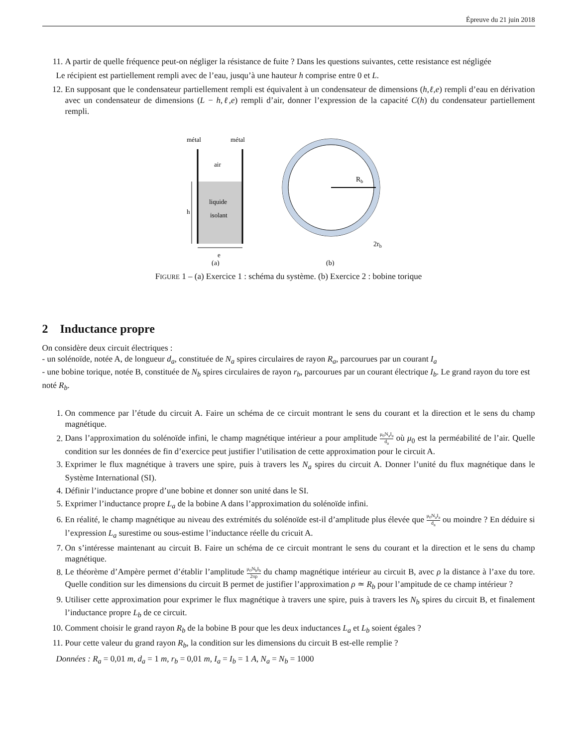Épreuve du 21 juin 2018
11. A partir de quelle fréquence peut-on négliger la résistance de fuite ? Dans les questions suivantes, cette resistance est négligée
Le récipient est partiellement rempli avec de l’eau, jusqu’à une hauteur h comprise entre 0 et L.
12. En supposant que le condensateur partiellement rempli est équivalent à un condensateur de dimensions (h,ℓ,e) rempli d’eau en dérivation avec un condensateur de dimensions (L − h,ℓ,e) rempli d’air, donner l’expression de la capacité C(h) du condensateur partiellement rempli.
métal
métal
air
liquide
isolant
h
e
(a)
Rb
2rb
(b)
FIGURE 1 – (a) Exercice 1 : schéma du système. (b) Exercice 2 : bobine torique
2 Inductance propre
On considère deux circuit électriques :
- un solénoïde, notée A, de longueur d<sub>a</sub>, constituée de N<sub>a</sub> spires circulaires de rayon R<sub>a</sub>, parcourues par un courant I<sub>a</sub>
- une bobine torique, notée B, constituée de N<sub>b</sub> spires circulaires de rayon r<sub>b</sub>, parcourues par un courant électrique I<sub>b</sub>. Le grand rayon du tore est noté R<sub>b</sub>.
1. On commence par l’étude du circuit A. Faire un schéma de ce circuit montrant le sens du courant et la direction et le sens du champ magnétique.
2. Dans l’approximation du solénoïde infini, le champ magnétique intérieur a pour amplitude μ<sub>0</sub>N<sub>a</sub>I<sub>a</sub> d<sub>a</sub> où μ<sub>0</sub> est la perméabilité de l’air. Quelle condition sur les données de fin d’exercice peut justifier l’utilisation de cette approximation pour le circuit A.
3. Exprimer le flux magnétique à travers une spire, puis à travers les N<sub>a</sub> spires du circuit A. Donner l’unité du flux magnétique dans le Système International (SI).
4. Définir l’inductance propre d’une bobine et donner son unité dans le SI.
5. Exprimer l’inductance propre L<sub>a</sub> de la bobine A dans l’approximation du solénoïde infini.
6. En réalité, le champ magnétique au niveau des extrémités du solénoïde est-il d’amplitude plus élevée que μ<sub>0</sub>N<sub>a</sub>I<sub>a</sub> d<sub>a</sub> ou moindre ? En déduire si l’expression L<sub>a</sub> surestime ou sous-estime l’inductance réelle du cricuit A.
7. On s’intéresse maintenant au circuit B. Faire un schéma de ce circuit montrant le sens du courant et la direction et le sens du champ magnétique.
8. Le théorème d’Ampère permet d’établir l’amplitude μ<sub>0</sub>N<sub>b</sub>I<sub>b</sub> 2πρ du champ magnétique intérieur au circuit B, avec ρ la distance à l’axe du tore. Quelle condition sur les dimensions du circuit B permet de justifier l’approximation ρ ≃ R<sub>b</sub> pour l’ampitude de ce champ intérieur ?
9. Utiliser cette approximation pour exprimer le flux magnétique à travers une spire, puis à travers les N<sub>b</sub> spires du circuit B, et finalement l’inductance propre L<sub>b</sub> de ce circuit.
10. Comment choisir le grand rayon R<sub>b</sub> de la bobine B pour que les deux inductances L<sub>a</sub> et L<sub>b</sub> soient égales ?
11. Pour cette valeur du grand rayon R<sub>b</sub>, la condition sur les dimensions du circuit B est-elle remplie ?
Données : R<sub>a</sub> = 0,01 m, d<sub>a</sub> = 1 m, r<sub>b</sub> = 0,01 m, I<sub>a</sub> = I<sub>b</sub> = 1 A, N<sub>a</sub> = N<sub>b</sub> = 1000